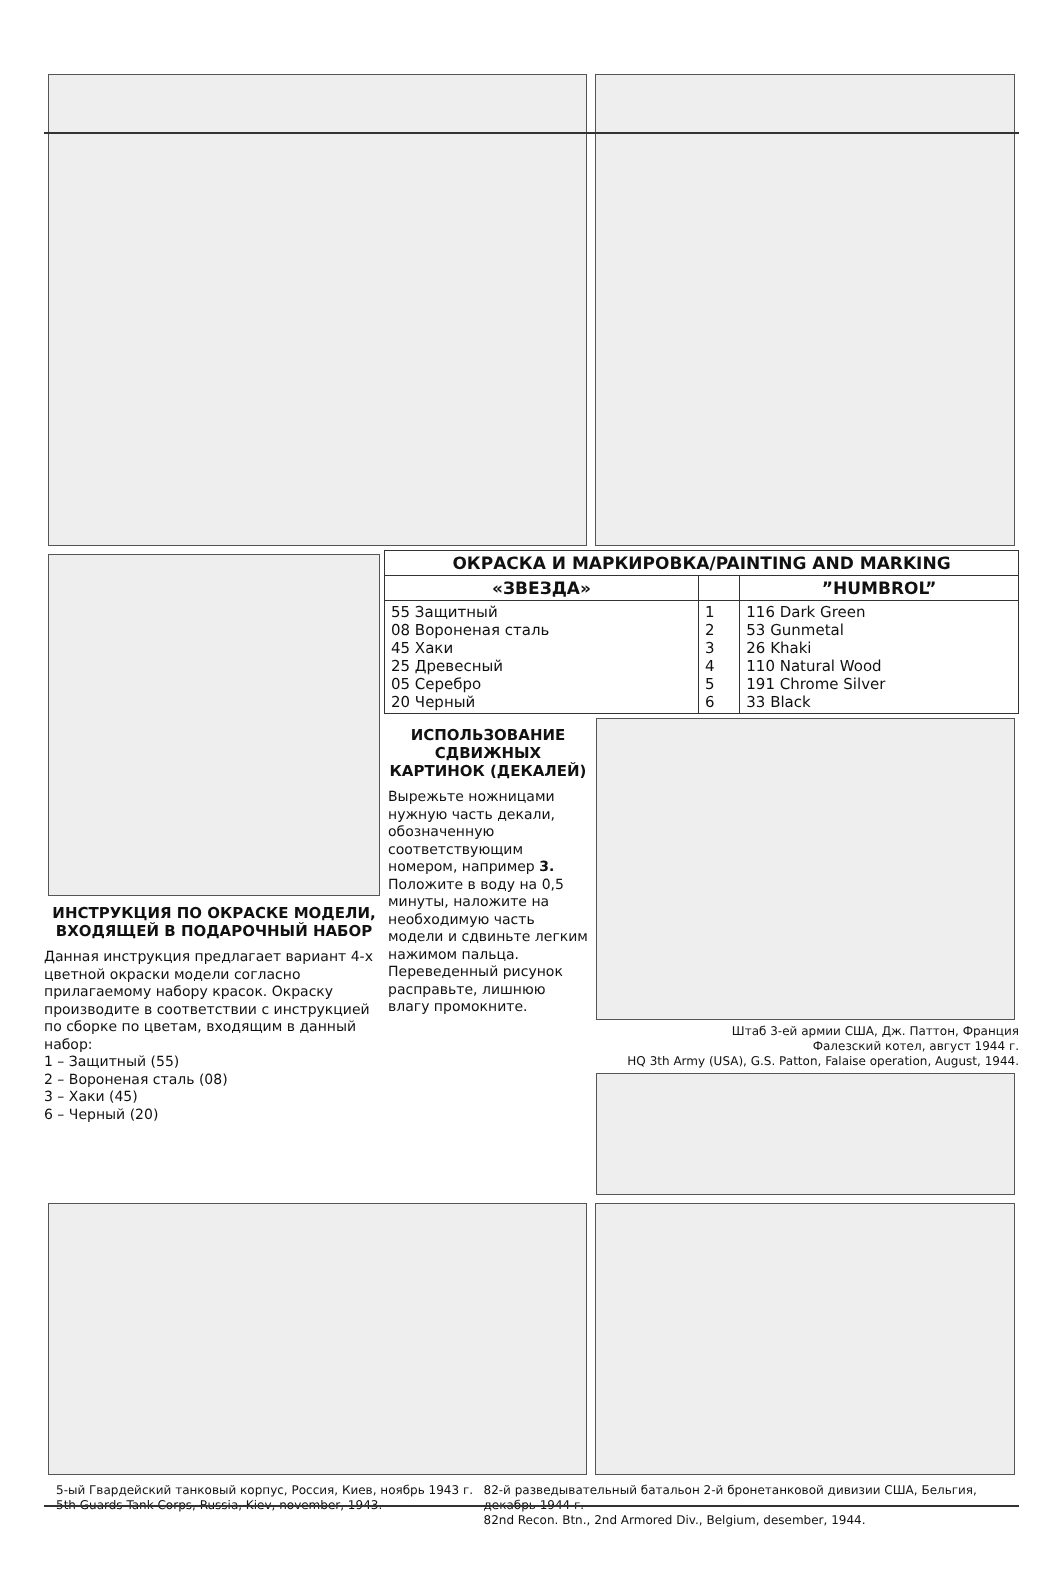ИНСТРУКЦИЯ ПО ОКРАСКЕ МОДЕЛИ, ВХОДЯЩЕЙ В ПОДАРОЧНЫЙ НАБОР
Данная инструкция предлагает вариант 4-х цветной окраски модели согласно прилагаемому набору красок. Окраску производите в соответствии с инструкцией по сборке по цветам, входящим в данный набор:
1 – Защитный (55)
2 – Вороненая сталь (08)
3 – Хаки (45)
6 – Черный (20)
| ОКРАСКА И МАРКИРОВКА/PAINTING AND MARKING | | |
| --- | --- | --- |
| «ЗВЕЗДА» | | ”HUMBROL” |
| 55 Защитный 08 Вороненая сталь 45 Хаки 25 Древесный 05 Серебро 20 Черный | 1 2 3 4 5 6 | 116 Dark Green 53 Gunmetal 26 Khaki 110 Natural Wood 191 Chrome Silver 33 Black |
ИСПОЛЬЗОВАНИЕ СДВИЖНЫХ КАРТИНОК (ДЕКАЛЕЙ)
Вырежьте ножницами нужную часть декали, обозначенную соответствующим номером, например 3. Положите в воду на 0,5 минуты, наложите на необходимую часть модели и сдвиньте легким нажимом пальца. Переведенный рисунок расправьте, лишнюю влагу промокните.
Штаб 3-ей армии США, Дж. Паттон, Франция
Фалезский котел, август 1944 г.
HQ 3th Army (USA), G.S. Patton, Falaise operation, August, 1944.
5-ый Гвардейский танковый корпус, Россия, Киев, ноябрь 1943 г.
5th Guards Tank Corps, Russia, Kiev, november, 1943.
82-й разведывательный батальон 2-й бронетанковой дивизии США, Бельгия, декабрь 1944 г.
82nd Recon. Btn., 2nd Armored Div., Belgium, desember, 1944.